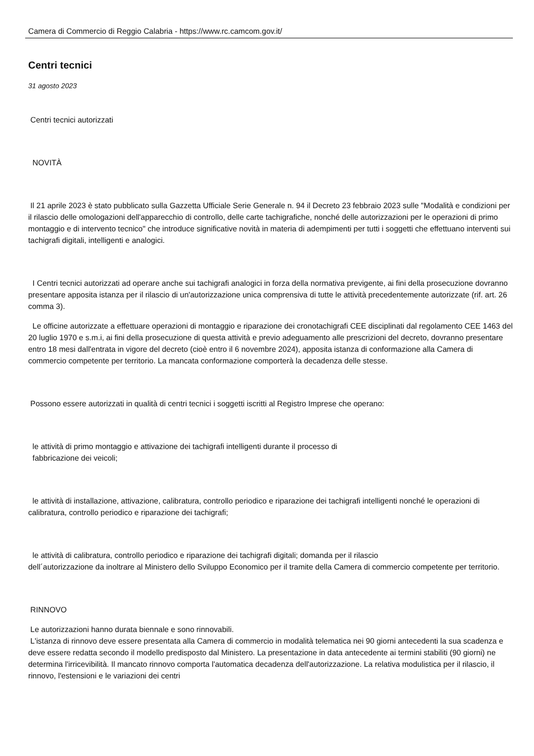Camera di Commercio di Reggio Calabria - https://www.rc.camcom.gov.it/
Centri tecnici
31 agosto 2023
Centri tecnici autorizzati
NOVITÀ
Il 21 aprile 2023 è stato pubblicato sulla Gazzetta Ufficiale Serie Generale n. 94 il Decreto 23 febbraio 2023 sulle "Modalità e condizioni per il rilascio delle omologazioni dell'apparecchio di controllo, delle carte tachigrafiche, nonché delle autorizzazioni per le operazioni di primo montaggio e di intervento tecnico" che introduce significative novità in materia di adempimenti per tutti i soggetti che effettuano interventi sui tachigrafi digitali, intelligenti e analogici.
I Centri tecnici autorizzati ad operare anche sui tachigrafi analogici in forza della normativa previgente, ai fini della prosecuzione dovranno presentare apposita istanza per il rilascio di un'autorizzazione unica comprensiva di tutte le attività precedentemente autorizzate (rif. art. 26 comma 3).
Le officine autorizzate a effettuare operazioni di montaggio e riparazione dei cronotachigrafi CEE disciplinati dal regolamento CEE 1463 del 20 luglio 1970 e s.m.i, ai fini della prosecuzione di questa attività e previo adeguamento alle prescrizioni del decreto, dovranno presentare entro 18 mesi dall'entrata in vigore del decreto (cioè entro il 6 novembre 2024), apposita istanza di conformazione alla Camera di commercio competente per territorio. La mancata conformazione comporterà la decadenza delle stesse.
Possono essere autorizzati in qualità di centri tecnici i soggetti iscritti al Registro Imprese che operano:
le attività di primo montaggio e attivazione dei tachigrafi intelligenti durante il processo di
fabbricazione dei veicoli;
le attività di installazione, attivazione, calibratura, controllo periodico e riparazione dei tachigrafi intelligenti nonché le operazioni di calibratura, controllo periodico e riparazione dei tachigrafi;
le attività di calibratura, controllo periodico e riparazione dei tachigrafi digitali; domanda per il rilascio
dell´autorizzazione da inoltrare al Ministero dello Sviluppo Economico per il tramite della Camera di commercio competente per territorio.
RINNOVO
Le autorizzazioni hanno durata biennale e sono rinnovabili.
L'istanza di rinnovo deve essere presentata alla Camera di commercio in modalità telematica nei 90 giorni antecedenti la sua scadenza e deve essere redatta secondo il modello predisposto dal Ministero. La presentazione in data antecedente ai termini stabiliti (90 giorni) ne determina l'irricevibilità. Il mancato rinnovo comporta l'automatica decadenza dell'autorizzazione. La relativa modulistica per il rilascio, il rinnovo, l'estensioni e le variazioni dei centri